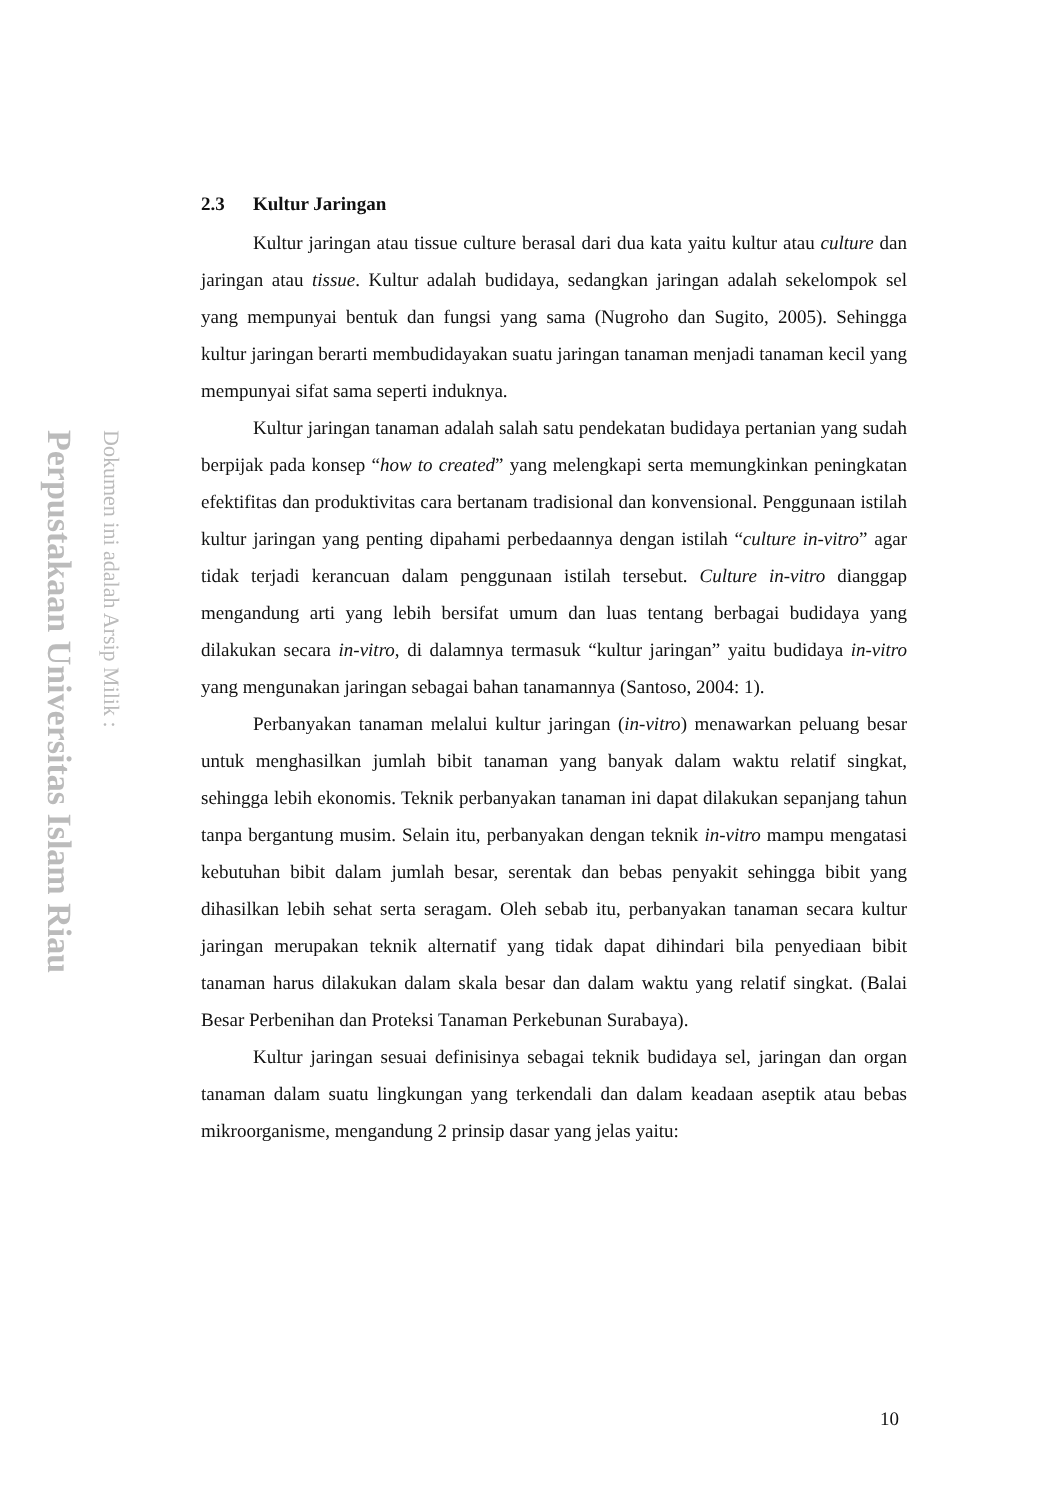Perpustakaan Universitas Islam Riau
Dokumen ini adalah Arsip Milik :
2.3 Kultur Jaringan
Kultur jaringan atau tissue culture berasal dari dua kata yaitu kultur atau culture dan jaringan atau tissue. Kultur adalah budidaya, sedangkan jaringan adalah sekelompok sel yang mempunyai bentuk dan fungsi yang sama (Nugroho dan Sugito, 2005). Sehingga kultur jaringan berarti membudidayakan suatu jaringan tanaman menjadi tanaman kecil yang mempunyai sifat sama seperti induknya.
Kultur jaringan tanaman adalah salah satu pendekatan budidaya pertanian yang sudah berpijak pada konsep “how to created” yang melengkapi serta memungkinkan peningkatan efektifitas dan produktivitas cara bertanam tradisional dan konvensional. Penggunaan istilah kultur jaringan yang penting dipahami perbedaannya dengan istilah “culture in-vitro” agar tidak terjadi kerancuan dalam penggunaan istilah tersebut. Culture in-vitro dianggap mengandung arti yang lebih bersifat umum dan luas tentang berbagai budidaya yang dilakukan secara in-vitro, di dalamnya termasuk “kultur jaringan” yaitu budidaya in-vitro yang mengunakan jaringan sebagai bahan tanamannya (Santoso, 2004: 1).
Perbanyakan tanaman melalui kultur jaringan (in-vitro) menawarkan peluang besar untuk menghasilkan jumlah bibit tanaman yang banyak dalam waktu relatif singkat, sehingga lebih ekonomis. Teknik perbanyakan tanaman ini dapat dilakukan sepanjang tahun tanpa bergantung musim. Selain itu, perbanyakan dengan teknik in-vitro mampu mengatasi kebutuhan bibit dalam jumlah besar, serentak dan bebas penyakit sehingga bibit yang dihasilkan lebih sehat serta seragam. Oleh sebab itu, perbanyakan tanaman secara kultur jaringan merupakan teknik alternatif yang tidak dapat dihindari bila penyediaan bibit tanaman harus dilakukan dalam skala besar dan dalam waktu yang relatif singkat. (Balai Besar Perbenihan dan Proteksi Tanaman Perkebunan Surabaya).
Kultur jaringan sesuai definisinya sebagai teknik budidaya sel, jaringan dan organ tanaman dalam suatu lingkungan yang terkendali dan dalam keadaan aseptik atau bebas mikroorganisme, mengandung 2 prinsip dasar yang jelas yaitu:
10